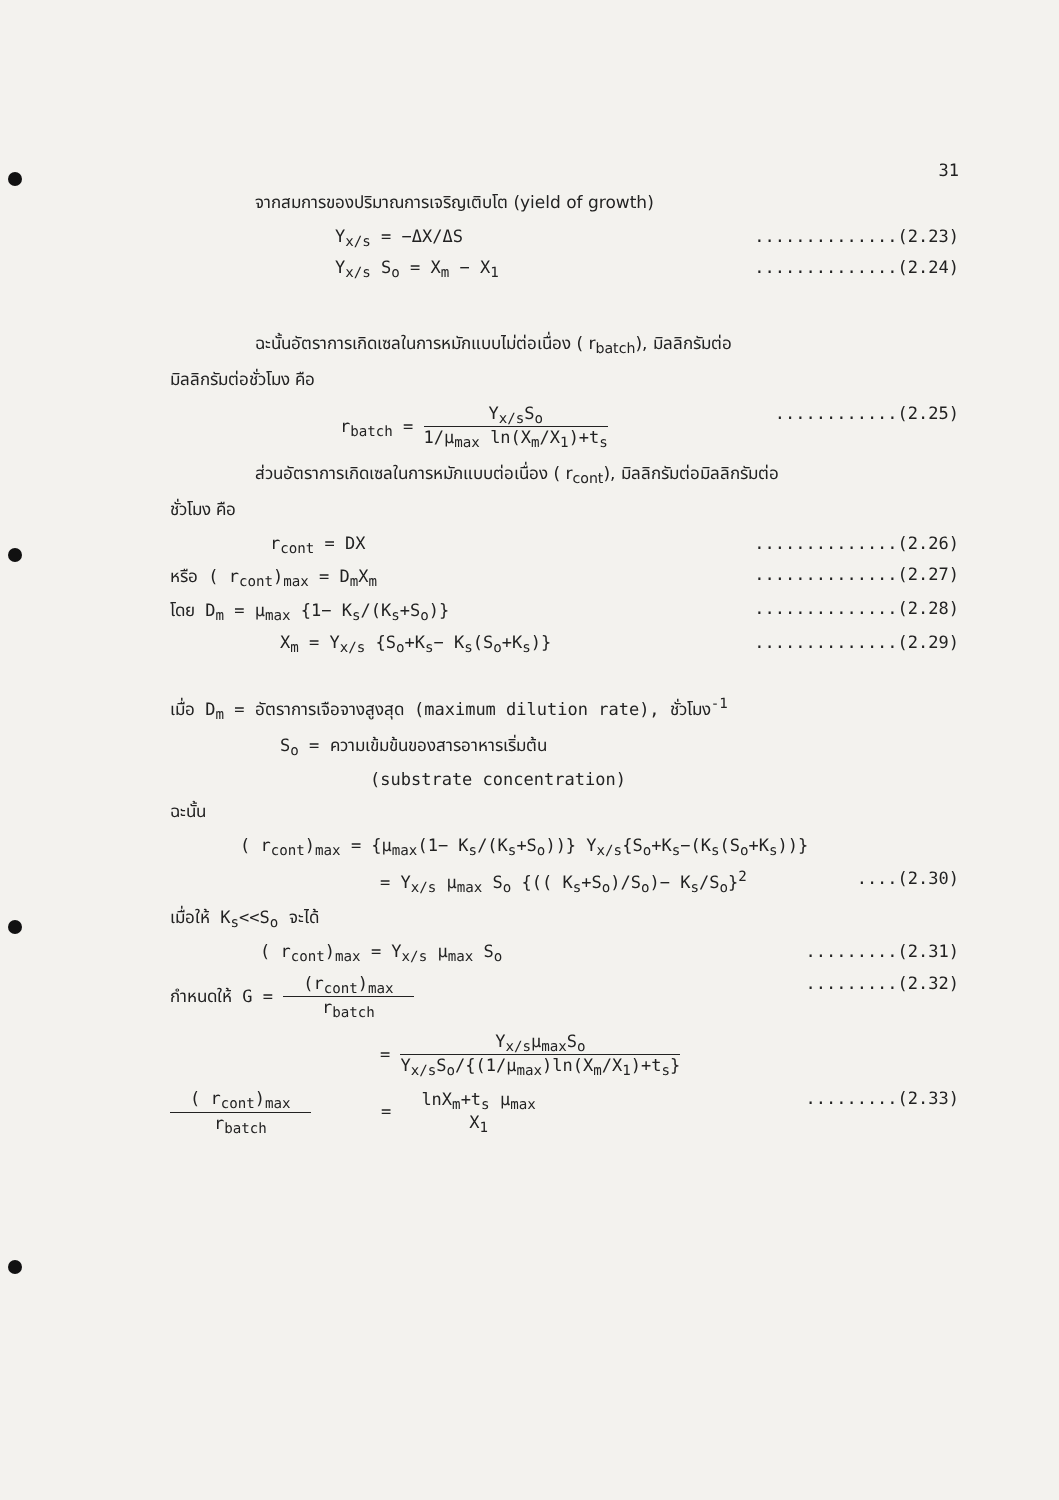31
จากสมการของปริมาณการเจริญเติบโต (yield of growth)
Y<sub>x/s</sub> = −ΔX/ΔS..............(2.23)
Y<sub>x/s</sub> S<sub>o</sub> = X<sub>m</sub> − X<sub>1</sub>..............(2.24)
ฉะนั้นอัตราการเกิดเซลในการหมักแบบไม่ต่อเนื่อง ( r<sub>batch</sub>), มิลลิกรัมต่อ
มิลลิกรัมต่อชั่วโมง คือ
r<sub>batch</sub> = Y<sub>x/s</sub>S<sub>o</sub> 1/μ<sub>max</sub> ln(X<sub>m</sub>/X<sub>1</sub>)+t<sub>s</sub>............(2.25)
ส่วนอัตราการเกิดเซลในการหมักแบบต่อเนื่อง ( r<sub>cont</sub>), มิลลิกรัมต่อมิลลิกรัมต่อ
ชั่วโมง คือ
r<sub>cont</sub> = DX..............(2.26)
หรือ ( r<sub>cont</sub>)<sub>max</sub> = D<sub>m</sub>X<sub>m</sub>..............(2.27)
โดย D<sub>m</sub> = μ<sub>max</sub> {1− K<sub>s</sub>/(K<sub>s</sub>+S<sub>o</sub>)}..............(2.28)
X<sub>m</sub> = Y<sub>x/s</sub> {S<sub>o</sub>+K<sub>s</sub>− K<sub>s</sub>(S<sub>o</sub>+K<sub>s</sub>)}..............(2.29)
เมื่อ D<sub>m</sub> = อัตราการเจือจางสูงสุด (maximum dilution rate), ชั่วโมง<sup>-1</sup>
S<sub>o</sub> = ความเข้มข้นของสารอาหารเริ่มต้น
(substrate concentration)
ฉะนั้น
( r<sub>cont</sub>)<sub>max</sub> = {μ<sub>max</sub>(1− K<sub>s</sub>/(K<sub>s</sub>+S<sub>o</sub>))} Y<sub>x/s</sub>{S<sub>o</sub>+K<sub>s</sub>−(K<sub>s</sub>(S<sub>o</sub>+K<sub>s</sub>))}
= Y<sub>x/s</sub> μ<sub>max</sub> S<sub>o</sub> {(( K<sub>s</sub>+S<sub>o</sub>)/S<sub>o</sub>)− K<sub>s</sub>/S<sub>o</sub>}<sup>2</sup>....(2.30)
เมื่อให้ K<sub>s</sub><<S<sub>o</sub> จะได้
( r<sub>cont</sub>)<sub>max</sub> = Y<sub>x/s</sub> μ<sub>max</sub> S<sub>o</sub>.........(2.31)
กำหนดให้ G = (r<sub>cont</sub>)<sub>max</sub> r<sub>batch</sub>.........(2.32)
= Y<sub>x/s</sub>μ<sub>max</sub>S<sub>o</sub> Y<sub>x/s</sub>S<sub>o</sub>/{(1/μ<sub>max</sub>)ln(X<sub>m</sub>/X<sub>1</sub>)+t<sub>s</sub>}
( r<sub>cont</sub>)<sub>max</sub> r<sub>batch</sub> = lnX<sub>m</sub>+t<sub>s</sub> μ<sub>max</sub> X<sub>1</sub>.........(2.33)